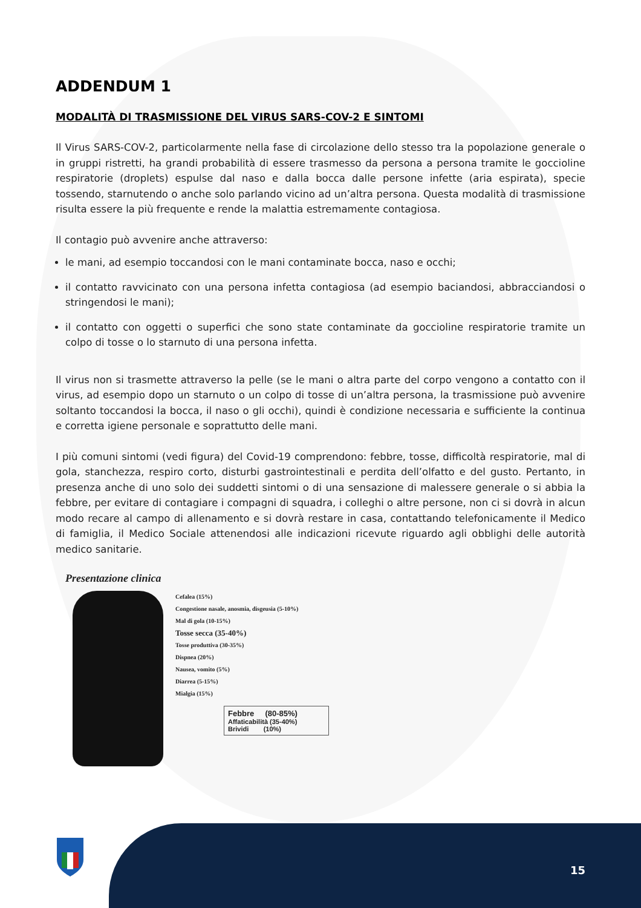ADDENDUM 1
MODALITÀ DI TRASMISSIONE DEL VIRUS SARS-COV-2 E SINTOMI
Il Virus SARS-COV-2, particolarmente nella fase di circolazione dello stesso tra la popolazione generale o in gruppi ristretti, ha grandi probabilità di essere trasmesso da persona a persona tramite le goccioline respiratorie (droplets) espulse dal naso e dalla bocca dalle persone infette (aria espirata), specie tossendo, starnutendo o anche solo parlando vicino ad un’altra persona. Questa modalità di trasmissione risulta essere la più frequente e rende la malattia estremamente contagiosa.
Il contagio può avvenire anche attraverso:
le mani, ad esempio toccandosi con le mani contaminate bocca, naso e occhi;
il contatto ravvicinato con una persona infetta contagiosa (ad esempio baciandosi, abbracciandosi o stringendosi le mani);
il contatto con oggetti o superfici che sono state contaminate da goccioline respiratorie tramite un colpo di tosse o lo starnuto di una persona infetta.
Il virus non si trasmette attraverso la pelle (se le mani o altra parte del corpo vengono a contatto con il virus, ad esempio dopo un starnuto o un colpo di tosse di un’altra persona, la trasmissione può avvenire soltanto toccandosi la bocca, il naso o gli occhi), quindi è condizione necessaria e sufficiente la continua e corretta igiene personale e soprattutto delle mani.
I più comuni sintomi (vedi figura) del Covid-19 comprendono: febbre, tosse, difficoltà respiratorie, mal di gola, stanchezza, respiro corto, disturbi gastrointestinali e perdita dell’olfatto e del gusto. Pertanto, in presenza anche di uno solo dei suddetti sintomi o di una sensazione di malessere generale o si abbia la febbre, per evitare di contagiare i compagni di squadra, i colleghi o altre persone, non ci si dovrà in alcun modo recare al campo di allenamento e si dovrà restare in casa, contattando telefonicamente il Medico di famiglia, il Medico Sociale attenendosi alle indicazioni ricevute riguardo agli obblighi delle autorità medico sanitarie.
Presentazione clinica
Cefalea (15%)
Congestione nasale, anosmia, disgeusia (5-10%)
Mal di gola (10-15%)
Tosse secca (35-40%)
Tosse produttiva (30-35%)
Dispnea (20%)
Nausea, vomito (5%)
Diarrea (5-15%)
Mialgia (15%)
Febbre (80-85%)
Affaticabilità (35-40%)
Brividi (10%)
15